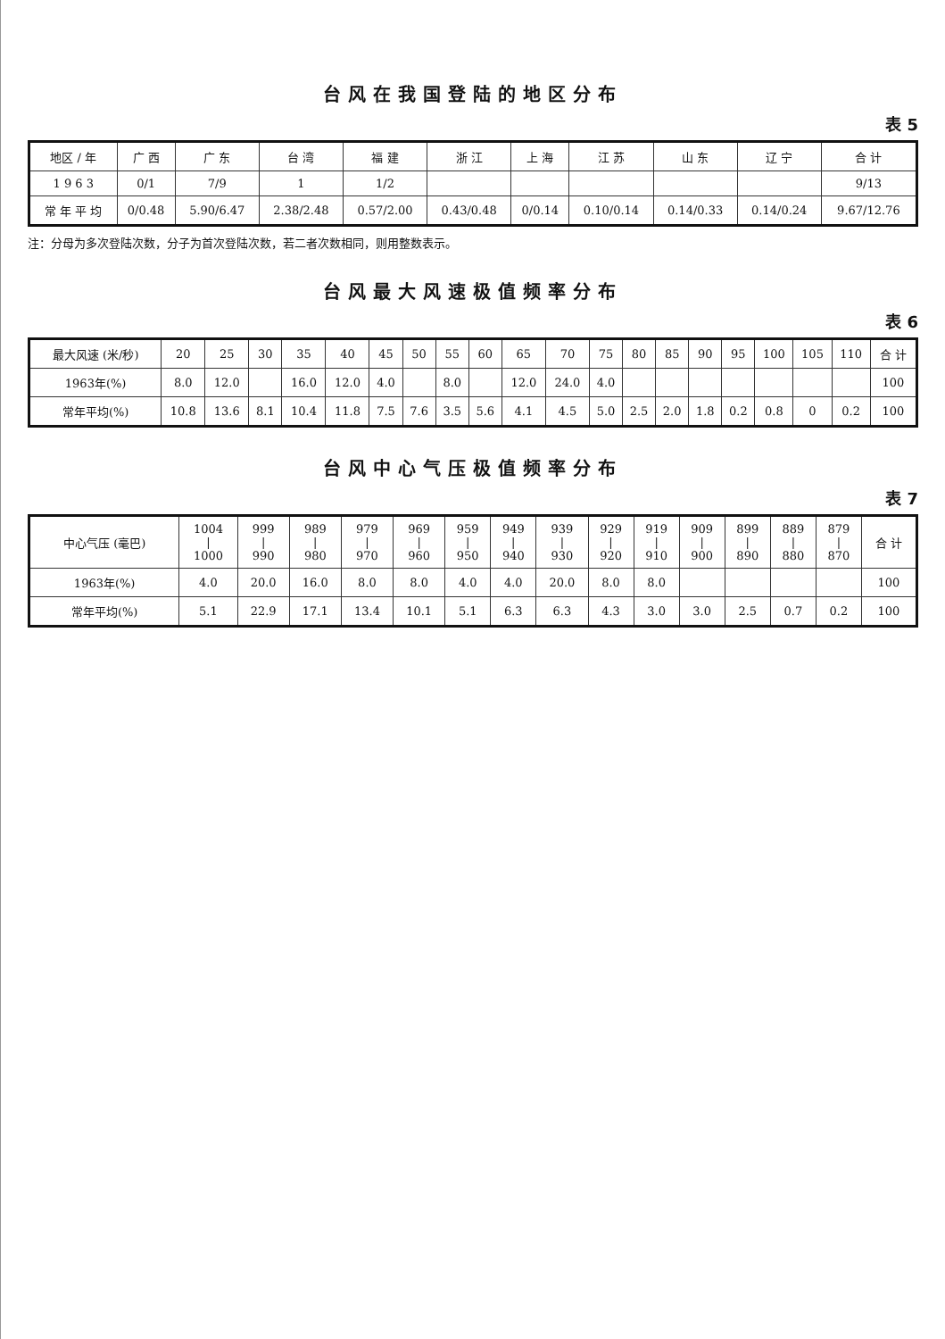台风在我国登陆的地区分布
表 5
| 地区 / 年 | 广 西 | 广 东 | 台 湾 | 福 建 | 浙 江 | 上 海 | 江 苏 | 山 东 | 辽 宁 | 合 计 |
| --- | --- | --- | --- | --- | --- | --- | --- | --- | --- | --- |
| 1 9 6 3 | 0/1 | 7/9 | 1 | 1/2 | | | | | | 9/13 |
| 常 年 平 均 | 0/0.48 | 5.90/6.47 | 2.38/2.48 | 0.57/2.00 | 0.43/0.48 | 0/0.14 | 0.10/0.14 | 0.14/0.33 | 0.14/0.24 | 9.67/12.76 |
注：分母为多次登陆次数，分子为首次登陆次数，若二者次数相同，则用整数表示。
台风最大风速极值频率分布
表 6
| 最大风速 (米/秒) | 20 | 25 | 30 | 35 | 40 | 45 | 50 | 55 | 60 | 65 | 70 | 75 | 80 | 85 | 90 | 95 | 100 | 105 | 110 | 合 计 |
| --- | --- | --- | --- | --- | --- | --- | --- | --- | --- | --- | --- | --- | --- | --- | --- | --- | --- | --- | --- | --- |
| 1963年(%) | 8.0 | 12.0 | | 16.0 | 12.0 | 4.0 | | 8.0 | | 12.0 | 24.0 | 4.0 | | | | | | | | 100 |
| 常年平均(%) | 10.8 | 13.6 | 8.1 | 10.4 | 11.8 | 7.5 | 7.6 | 3.5 | 5.6 | 4.1 | 4.5 | 5.0 | 2.5 | 2.0 | 1.8 | 0.2 | 0.8 | 0 | 0.2 | 100 |
台风中心气压极值频率分布
表 7
| 中心气压 (毫巴) | 1004 / 1000 | 999 / 990 | 989 / 980 | 979 / 970 | 969 / 960 | 959 / 950 | 949 / 940 | 939 / 930 | 929 / 920 | 919 / 910 | 909 / 900 | 899 / 890 | 889 / 880 | 879 / 870 | 合 计 |
| --- | --- | --- | --- | --- | --- | --- | --- | --- | --- | --- | --- | --- | --- | --- | --- |
| 1963年(%) | 4.0 | 20.0 | 16.0 | 8.0 | 8.0 | 4.0 | 4.0 | 20.0 | 8.0 | 8.0 | | | | | 100 |
| 常年平均(%) | 5.1 | 22.9 | 17.1 | 13.4 | 10.1 | 5.1 | 6.3 | 6.3 | 4.3 | 3.0 | 3.0 | 2.5 | 0.7 | 0.2 | 100 |